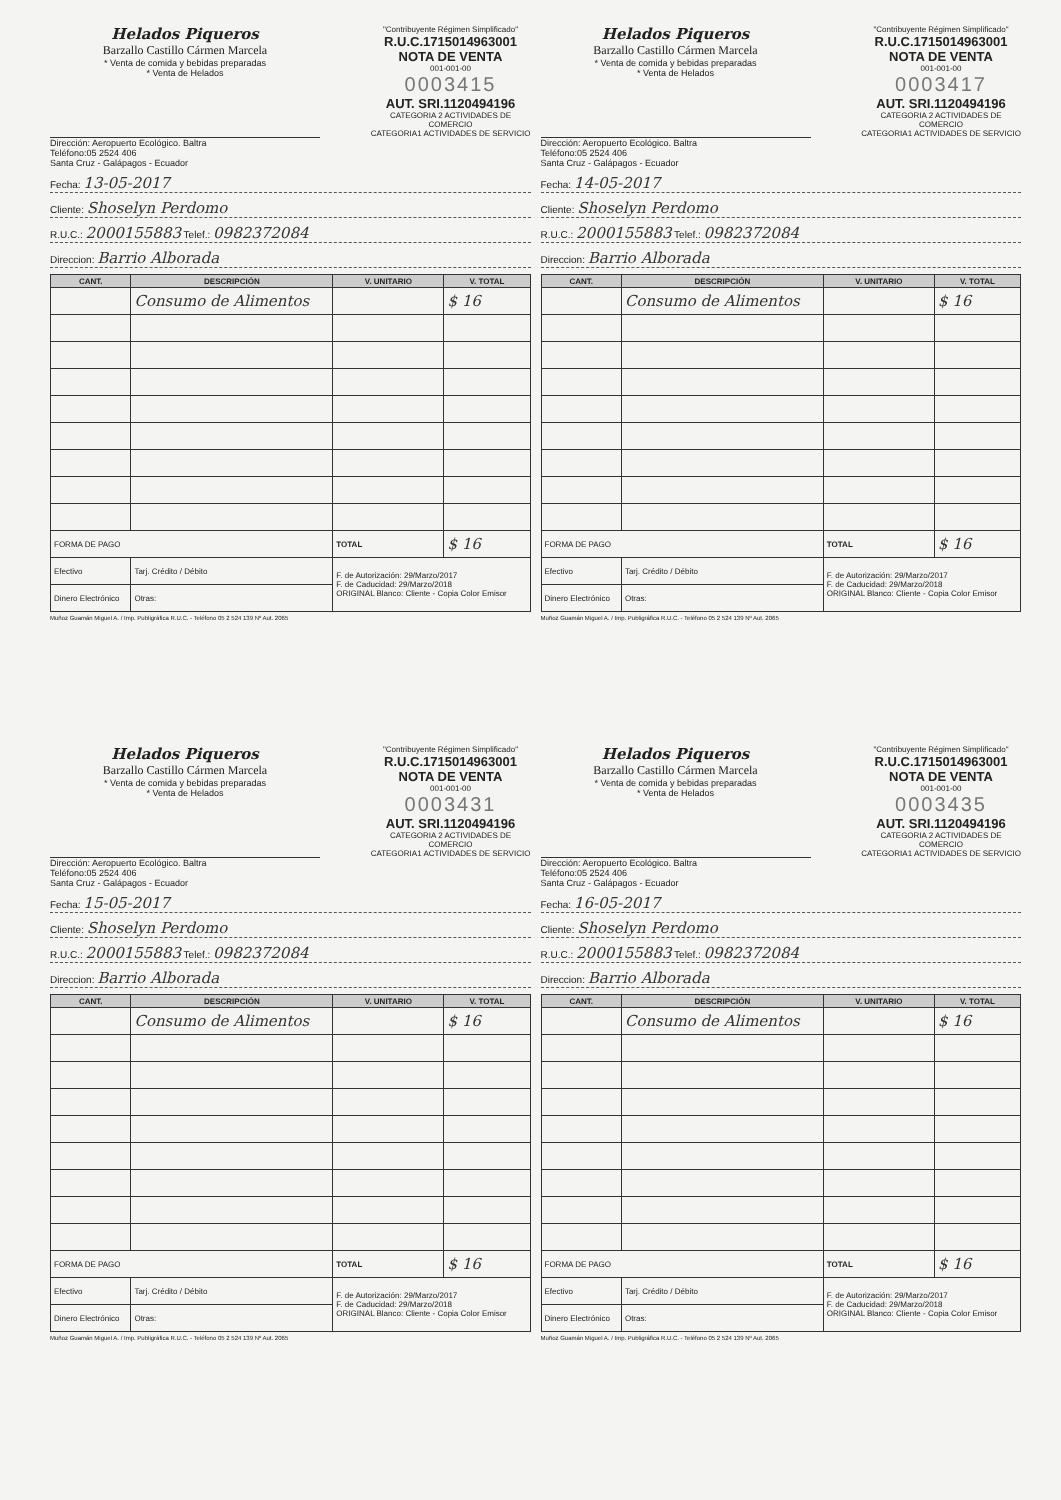Helados Piqueros
Barzallo Castillo Cármen Marcela
* Venta de comida y bebidas preparadas
* Venta de Helados
"Contribuyente Régimen Simplificado"
R.U.C.1715014963001
NOTA DE VENTA
001-001-00
0003415
AUT. SRI.1120494196
CATEGORIA 2 ACTIVIDADES DE COMERCIO
CATEGORIA1 ACTIVIDADES DE SERVICIO
Dirección: Aeropuerto Ecológico. Baltra
Teléfono:05 2524 406
Santa Cruz - Galápagos - Ecuador
Fecha: 13-05-2017
Cliente: Shoselyn Perdomo
R.U.C.: 2000155883 Telef.: 0982372084
Direccion: Barrio Alborada
| CANT. | DESCRIPCIÓN | V. UNITARIO | V. TOTAL |
| --- | --- | --- | --- |
| | Consumo de Alimentos | | $ 16 |
| FORMA DE PAGO | | TOTAL | $ 16 |
| Efectivo | Tarj. Crédito / Débito | F. de Autorización: 29/Marzo/2017 F. de Caducidad: 29/Marzo/2018 ORIGINAL Blanco: Cliente - Copia Color Emisor | |
| Dinero Electrónico | Otras: | | |
Muñoz Guamán Miguel A. / Imp. Publigráfica R.U.C. - Teléfono 05 2 524 139 Nº Aut. 2065
Helados Piqueros
Barzallo Castillo Cármen Marcela
* Venta de comida y bebidas preparadas
* Venta de Helados
"Contribuyente Régimen Simplificado"
R.U.C.1715014963001
NOTA DE VENTA
001-001-00
0003417
AUT. SRI.1120494196
CATEGORIA 2 ACTIVIDADES DE COMERCIO
CATEGORIA1 ACTIVIDADES DE SERVICIO
Dirección: Aeropuerto Ecológico. Baltra
Teléfono:05 2524 406
Santa Cruz - Galápagos - Ecuador
Fecha: 14-05-2017
Cliente: Shoselyn Perdomo
R.U.C.: 2000155883 Telef.: 0982372084
Direccion: Barrio Alborada
| CANT. | DESCRIPCIÓN | V. UNITARIO | V. TOTAL |
| --- | --- | --- | --- |
| | Consumo de Alimentos | | $ 16 |
| FORMA DE PAGO | | TOTAL | $ 16 |
| Efectivo | Tarj. Crédito / Débito | F. de Autorización: 29/Marzo/2017 F. de Caducidad: 29/Marzo/2018 ORIGINAL Blanco: Cliente - Copia Color Emisor | |
| Dinero Electrónico | Otras: | | |
Muñoz Guamán Miguel A. / Imp. Publigráfica R.U.C. - Teléfono 05 2 524 139 Nº Aut. 2065
Helados Piqueros
Barzallo Castillo Cármen Marcela
* Venta de comida y bebidas preparadas
* Venta de Helados
"Contribuyente Régimen Simplificado"
R.U.C.1715014963001
NOTA DE VENTA
001-001-00
0003431
AUT. SRI.1120494196
CATEGORIA 2 ACTIVIDADES DE COMERCIO
CATEGORIA1 ACTIVIDADES DE SERVICIO
Dirección: Aeropuerto Ecológico. Baltra
Teléfono:05 2524 406
Santa Cruz - Galápagos - Ecuador
Fecha: 15-05-2017
Cliente: Shoselyn Perdomo
R.U.C.: 2000155883 Telef.: 0982372084
Direccion: Barrio Alborada
| CANT. | DESCRIPCIÓN | V. UNITARIO | V. TOTAL |
| --- | --- | --- | --- |
| | Consumo de Alimentos | | $ 16 |
| FORMA DE PAGO | | TOTAL | $ 16 |
| Efectivo | Tarj. Crédito / Débito | F. de Autorización: 29/Marzo/2017 F. de Caducidad: 29/Marzo/2018 ORIGINAL Blanco: Cliente - Copia Color Emisor | |
| Dinero Electrónico | Otras: | | |
Muñoz Guamán Miguel A. / Imp. Publigráfica R.U.C. - Teléfono 05 2 524 139 Nº Aut. 2065
Helados Piqueros
Barzallo Castillo Cármen Marcela
* Venta de comida y bebidas preparadas
* Venta de Helados
"Contribuyente Régimen Simplificado"
R.U.C.1715014963001
NOTA DE VENTA
001-001-00
0003435
AUT. SRI.1120494196
CATEGORIA 2 ACTIVIDADES DE COMERCIO
CATEGORIA1 ACTIVIDADES DE SERVICIO
Dirección: Aeropuerto Ecológico. Baltra
Teléfono:05 2524 406
Santa Cruz - Galápagos - Ecuador
Fecha: 16-05-2017
Cliente: Shoselyn Perdomo
R.U.C.: 2000155883 Telef.: 0982372084
Direccion: Barrio Alborada
| CANT. | DESCRIPCIÓN | V. UNITARIO | V. TOTAL |
| --- | --- | --- | --- |
| | Consumo de Alimentos | | $ 16 |
| FORMA DE PAGO | | TOTAL | $ 16 |
| Efectivo | Tarj. Crédito / Débito | F. de Autorización: 29/Marzo/2017 F. de Caducidad: 29/Marzo/2018 ORIGINAL Blanco: Cliente - Copia Color Emisor | |
| Dinero Electrónico | Otras: | | |
Muñoz Guamán Miguel A. / Imp. Publigráfica R.U.C. - Teléfono 05 2 524 139 Nº Aut. 2065